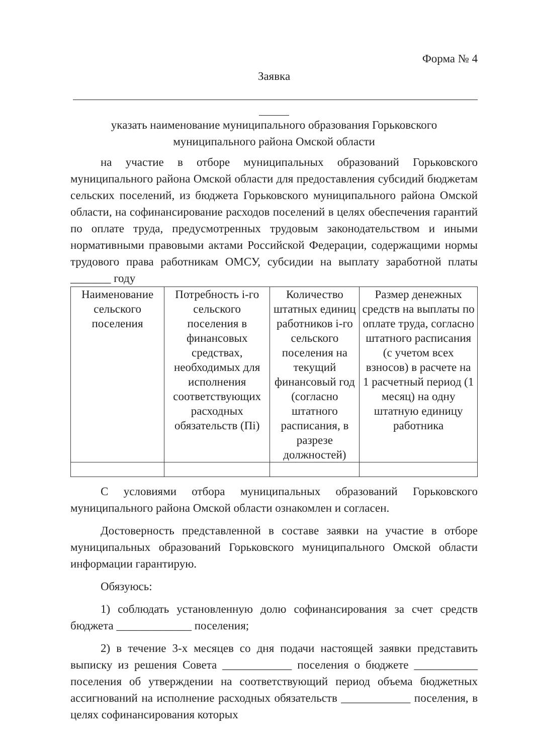Форма № 4
Заявка
указать наименование муниципального образования Горьковского
муниципального района Омской области
на участие в отборе муниципальных образований Горьковского муниципального района Омской области для предоставления субсидий бюджетам сельских поселений, из бюджета Горьковского муниципального района Омской области, на софинансирование расходов поселений в целях обеспечения гарантий по оплате труда, предусмотренных трудовым законодательством и иными нормативными правовыми актами Российской Федерации, содержащими нормы трудового права работникам ОМСУ, субсидии на выплату заработной платы _______ году
| Наименование сельского поселения | Потребность i-го сельского поселения в финансовых средствах, необходимых для исполнения соответствующих расходных обязательств (Пi) | Количество штатных единиц работников i-го сельского поселения на текущий финансовый год (согласно штатного расписания, в разрезе должностей) | Размер денежных средств на выплаты по оплате труда, согласно штатного расписания (с учетом всех взносов) в расчете на 1 расчетный период (1 месяц) на одну штатную единицу работника |
| --- | --- | --- | --- |
С условиями отбора муниципальных образований Горьковского муниципального района Омской области ознакомлен и согласен.
Достоверность представленной в составе заявки на участие в отборе муниципальных образований Горьковского муниципального Омской области информации гарантирую.
Обязуюсь:
1) соблюдать установленную долю софинансирования за счет средств бюджета _____________ поселения;
2) в течение 3-х месяцев со дня подачи настоящей заявки представить выписку из решения Совета ____________ поселения о бюджете ___________ поселения об утверждении на соответствующий период объема бюджетных ассигнований на исполнение расходных обязательств ____________ поселения, в целях софинансирования которых